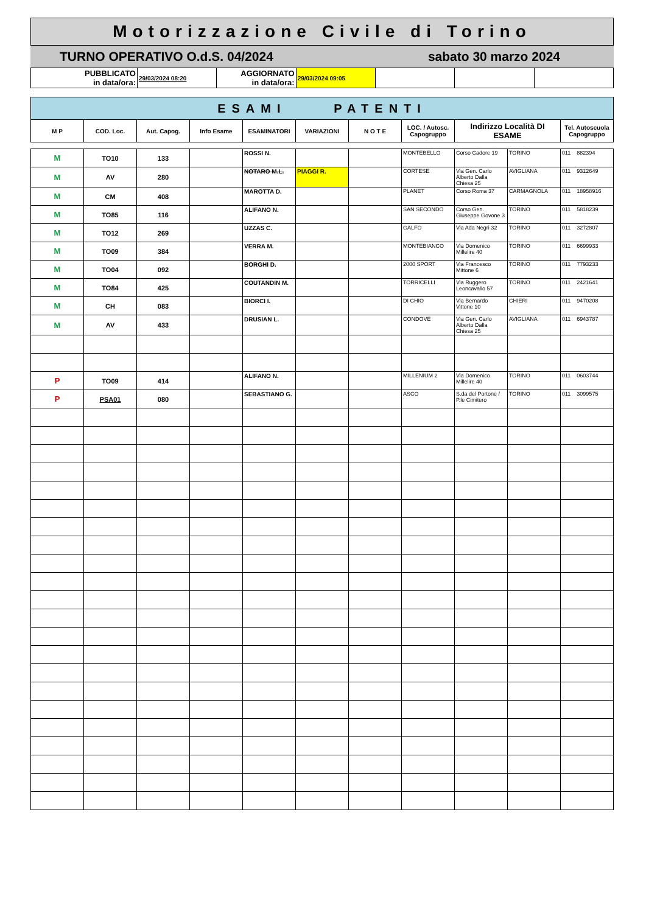| Motorizzazione Civile di Torino |
| TURNO OPERATIVO O.d.S. 04/2024 | sabato 30 marzo 2024 |
| PUBBLICATO in data/ora: | 29/03/2024 08:20 | AGGIORNATO in data/ora: | 29/03/2024 09:05 | | | |
| ESAMI PATENTI | | | | | | | | | | |
| M P | COD. Loc. | Aut. Capog. | Info Esame | ESAMINATORI | VARIAZIONI | N O T E | LOC. / Autosc. Capogruppo | Indirizzo Località DI ESAME | | Tel. Autoscuola Capogruppo |
| M | TO10 | 133 | | ROSSI N. | | | MONTEBELLO | Corso Cadore 19 | TORINO | 011 882394 |
| M | AV | 280 | | NOTARO M.L. | PIAGGI R. | | CORTESE | Via Gen. Carlo Alberto Dalla Chiesa 25 | AVIGLIANA | 011 9312649 |
| M | CM | 408 | | MAROTTA D. | | | PLANET | Corso Roma 37 | CARMAGNOLA | 011 18958916 |
| M | TO85 | 116 | | ALIFANO N. | | | SAN SECONDO | Corso Gen. Giuseppe Govone 3 | TORINO | 011 5818239 |
| M | TO12 | 269 | | UZZAS C. | | | GALFO | Via Ada Negri 32 | TORINO | 011 3272807 |
| M | TO09 | 384 | | VERRA M. | | | MONTEBIANCO | Via Domenico Millelire 40 | TORINO | 011 6699933 |
| M | TO04 | 092 | | BORGHI D. | | | 2000 SPORT | Via Francesco Mittone 6 | TORINO | 011 7793233 |
| M | TO84 | 425 | | COUTANDIN M. | | | TORRICELLI | Via Ruggero Leoncavallo 57 | TORINO | 011 2421641 |
| M | CH | 083 | | BIORCI I. | | | DI CHIO | Via Bernardo Vittone 10 | CHIERI | 011 9470208 |
| M | AV | 433 | | DRUSIAN L. | | | CONDOVE | Via Gen. Carlo Alberto Dalla Chiesa 25 | AVIGLIANA | 011 6943787 |
| P | TO09 | 414 | | ALIFANO N. | | | MILLENIUM 2 | Via Domenico Millelire 40 | TORINO | 011 0603744 |
| P | PSA01 | 080 | | SEBASTIANO G. | | | ASCO | S.da del Portone / P.le Cimitero | TORINO | 011 3099575 |